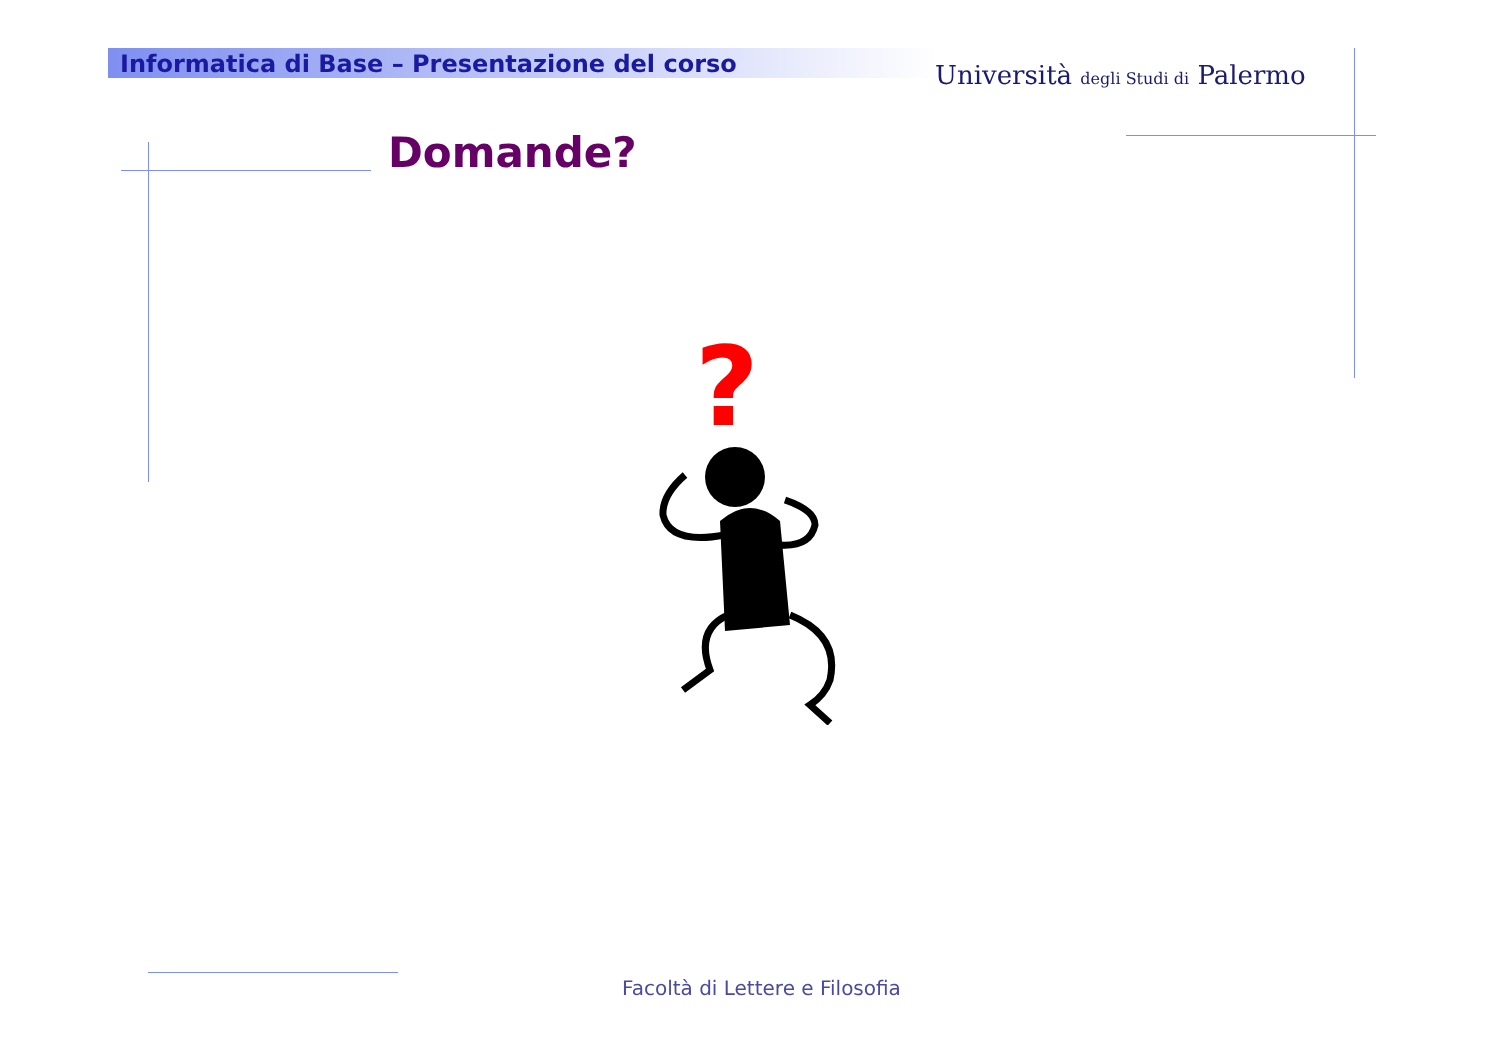Informatica di Base – Presentazione del corso
Università degli Studi di Palermo
Domande?
?
Facoltà di Lettere e Filosofia